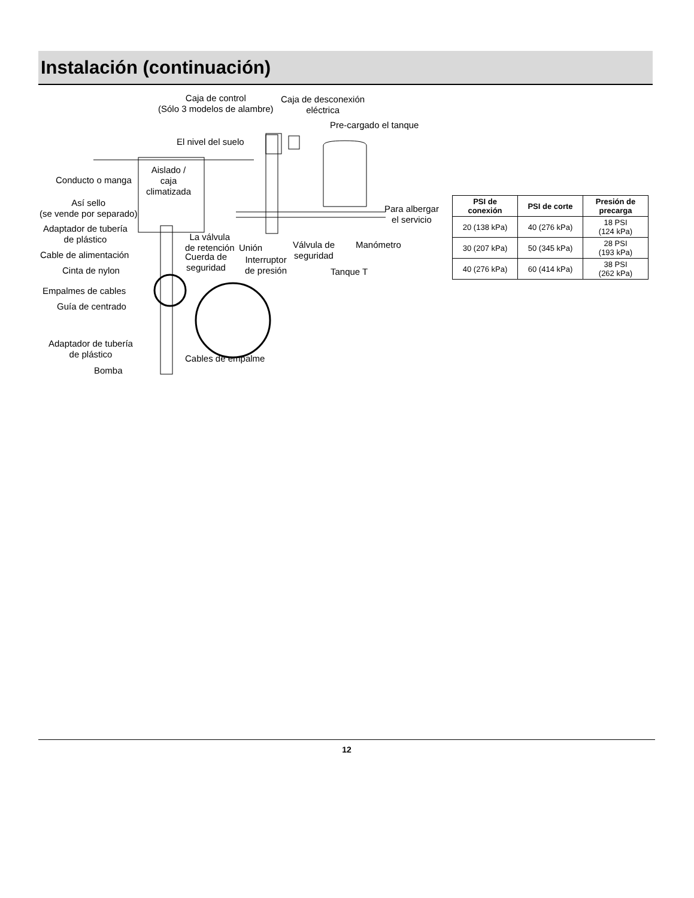Instalación (continuación)
Caja de control
(Sólo 3 modelos de alambre)
Caja de desconexión
eléctrica
Pre-cargado el tanque
El nivel del suelo
Aislado /
caja
climatizada
Conducto o manga
Así sello
(se vende por separado)
Adaptador de tubería
de plástico
La válvula
de retención
Unión
Válvula de
seguridad
Manómetro
Para albergar
el servicio
Cable de alimentación
Cuerda de
seguridad
Interruptor
de presión
Cinta de nylon Tanque T
Empalmes de cables
Guía de centrado
Adaptador de tubería
de plástico
Cables de empalme
Bomba
| PSI de conexión | PSI de corte | Presión de precarga |
| --- | --- | --- |
| 20 (138 kPa) | 40 (276 kPa) | 18 PSI (124 kPa) |
| 30 (207 kPa) | 50 (345 kPa) | 28 PSI (193 kPa) |
| 40 (276 kPa) | 60 (414 kPa) | 38 PSI (262 kPa) |
12